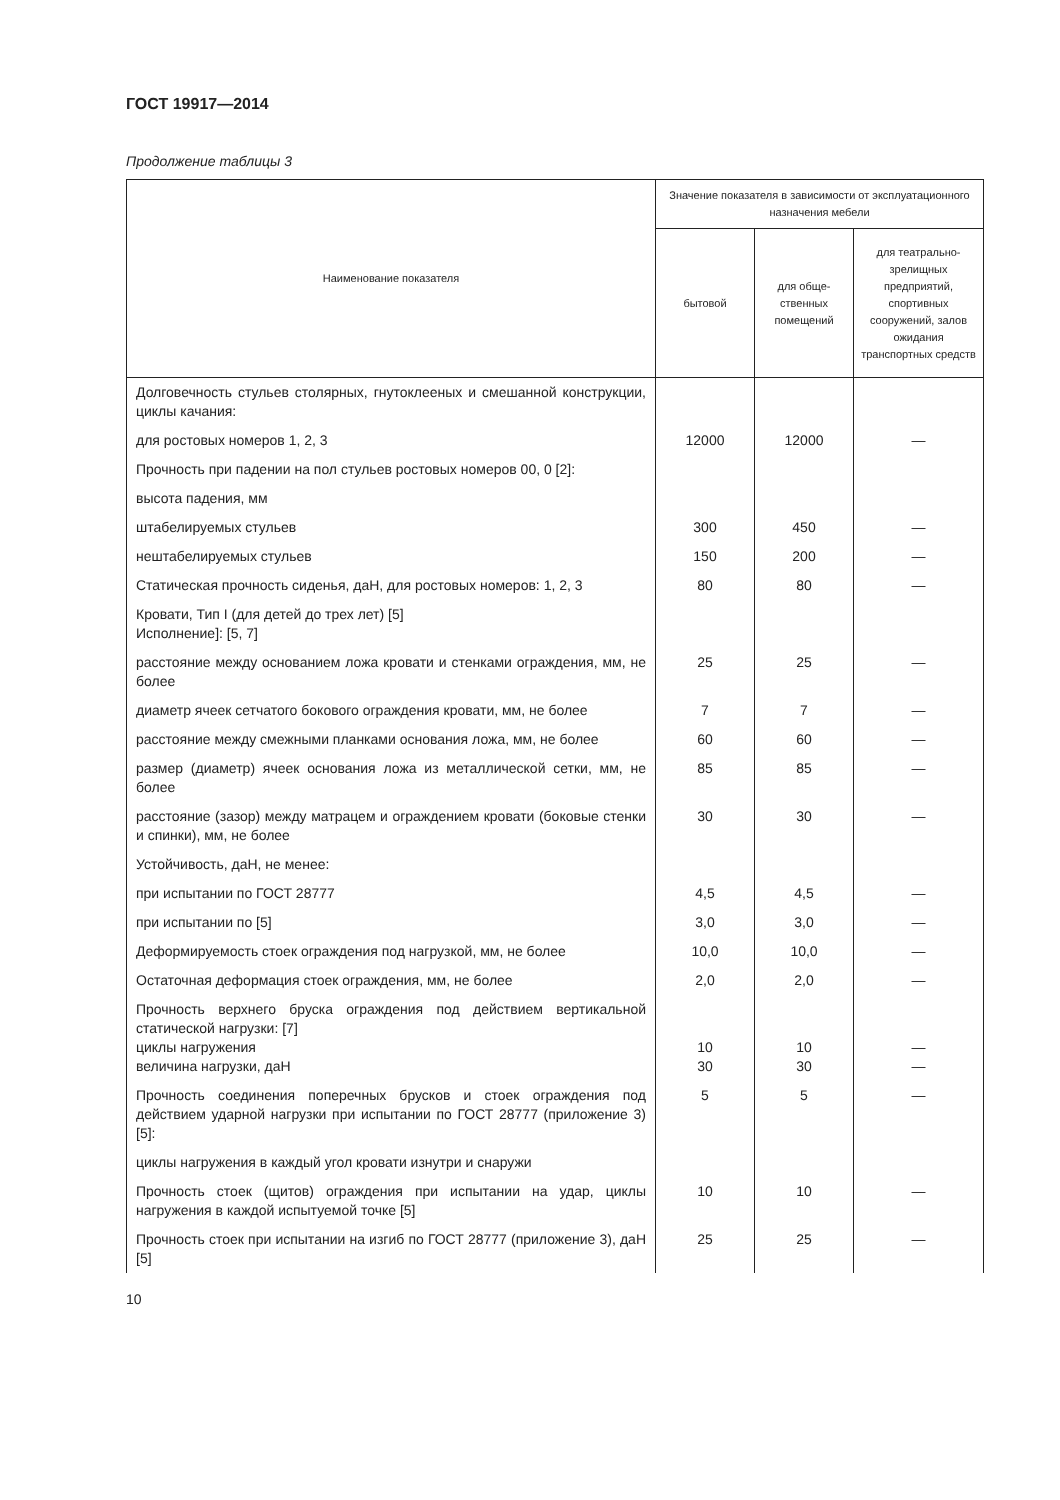ГОСТ 19917—2014
Продолжение таблицы 3
| Наименование показателя | Значение показателя в зависимости от эксплуатационного назначения мебели | | |
| --- | --- | --- | --- |
| | бытовой | для обще-ственных помещений | для театрально-зрелищных предприятий, спортивных сооружений, залов ожидания транспортных средств |
| Долговечность стульев столярных, гнутоклееных и смешанной конструкции, циклы качания: | | | |
| для ростовых номеров 1, 2, 3 | 12000 | 12000 | — |
| Прочность при падении на пол стульев ростовых номеров 00, 0 [2]: | | | |
| высота падения, мм | | | |
| штабелируемых стульев | 300 | 450 | — |
| нештабелируемых стульев | 150 | 200 | — |
| Статическая прочность сиденья, даН, для ростовых номеров: 1, 2, 3 | 80 | 80 | — |
| Кровати, Тип I (для детей до трех лет) [5] Исполнение]: [5, 7] | | | |
| расстояние между основанием ложа кровати и стенками ограждения, мм, не более | 25 | 25 | — |
| диаметр ячеек сетчатого бокового ограждения кровати, мм, не более | 7 | 7 | — |
| расстояние между смежными планками основания ложа, мм, не более | 60 | 60 | — |
| размер (диаметр) ячеек основания ложа из металлической сетки, мм, не более | 85 | 85 | — |
| расстояние (зазор) между матрацем и ограждением кровати (боковые стенки и спинки), мм, не более | 30 | 30 | — |
| Устойчивость, даН, не менее: | | | |
| при испытании по ГОСТ 28777 | 4,5 | 4,5 | — |
| при испытании по [5] | 3,0 | 3,0 | — |
| Деформируемость стоек ограждения под нагрузкой, мм, не более | 10,0 | 10,0 | — |
| Остаточная деформация стоек ограждения, мм, не более | 2,0 | 2,0 | — |
| Прочность верхнего бруска ограждения под действием вертикальной статической нагрузки: [7] циклы нагружения величина нагрузки, даН | 10 30 | 10 30 | — — |
| Прочность соединения поперечных брусков и стоек ограждения под действием ударной нагрузки при испытании по ГОСТ 28777 (приложение 3) [5]: | 5 | 5 | — |
| циклы нагружения в каждый угол кровати изнутри и снаружи | | | |
| Прочность стоек (щитов) ограждения при испытании на удар, циклы нагружения в каждой испытуемой точке [5] | 10 | 10 | — |
| Прочность стоек при испытании на изгиб по ГОСТ 28777 (приложение 3), даН [5] | 25 | 25 | — |
10